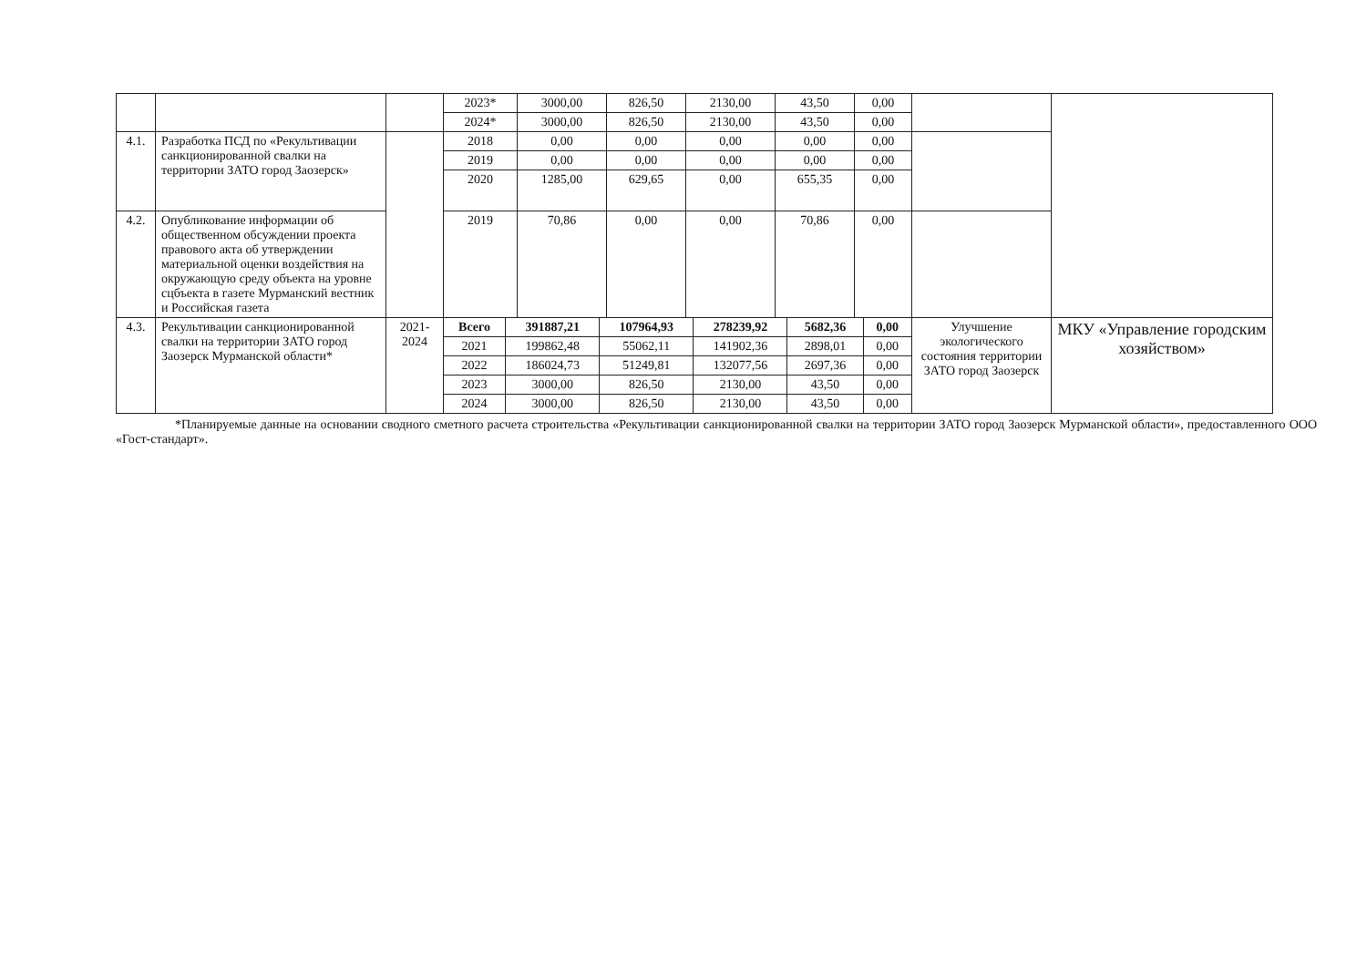| | | | 2023* | 3000,00 | 826,50 | 2130,00 | 43,50 | 0,00 | | |
| | | | 2024* | 3000,00 | 826,50 | 2130,00 | 43,50 | 0,00 | | |
| 4.1. | Разработка ПСД по «Рекультивации санкционированной свалки на территории ЗАТО город Заозерск» | | 2018 | 0,00 | 0,00 | 0,00 | 0,00 | 0,00 | | |
| | | | 2019 | 0,00 | 0,00 | 0,00 | 0,00 | 0,00 | | |
| | | | 2020 | 1285,00 | 629,65 | 0,00 | 655,35 | 0,00 | | |
| 4.2. | Опубликование информации об общественном обсуждении проекта правового акта об утверждении материальной оценки воздействия на окружающую среду объекта на уровне сцбъекта в газете Мурманский вестник и Российская газета | | 2019 | 70,86 | 0,00 | 0,00 | 70,86 | 0,00 | | |
| 4.3. | Рекультивации санкционированной свалки на территории ЗАТО город Заозерск Мурманской области* | 2021-2024 | Всего | 391887,21 | 107964,93 | 278239,92 | 5682,36 | 0,00 | Улучшение экологического состояния территории ЗАТО город Заозерск | МКУ «Управление городским хозяйством» |
| | | | 2021 | 199862,48 | 55062,11 | 141902,36 | 2898,01 | 0,00 | | |
| | | | 2022 | 186024,73 | 51249,81 | 132077,56 | 2697,36 | 0,00 | | |
| | | | 2023 | 3000,00 | 826,50 | 2130,00 | 43,50 | 0,00 | | |
| | | | 2024 | 3000,00 | 826,50 | 2130,00 | 43,50 | 0,00 | | |
*Планируемые данные на основании сводного сметного расчета строительства «Рекультивации санкционированной свалки на территории ЗАТО город Заозерск Мурманской области», предоставленного ООО «Гост-стандарт».